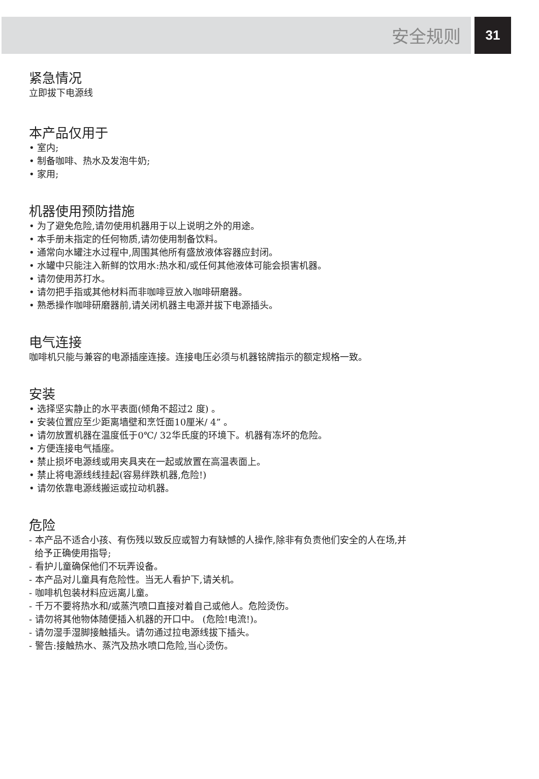安全规则
31
紧急情况
立即拔下电源线
本产品仅用于
• 室内;
• 制备咖啡、热水及发泡牛奶;
• 家用;
机器使用预防措施
• 为了避免危险,请勿使用机器用于以上说明之外的用途。
• 本手册未指定的任何物质,请勿使用制备饮料。
• 通常向水罐注水过程中,周围其他所有盛放液体容器应封闭。
• 水罐中只能注入新鲜的饮用水:热水和/或任何其他液体可能会损害机器。
• 请勿使用苏打水。
• 请勿把手指或其他材料而非咖啡豆放入咖啡研磨器。
• 熟悉操作咖啡研磨器前,请关闭机器主电源并拔下电源插头。
电气连接
咖啡机只能与兼容的电源插座连接。连接电压必须与机器铭牌指示的额定规格一致。
安装
• 选择坚实静止的水平表面(倾角不超过2 度) 。
• 安装位置应至少距离墙壁和烹饪面10厘米/ 4” 。
• 请勿放置机器在温度低于0℃/ 32华氏度的环境下。机器有冻坏的危险。
• 方便连接电气插座。
• 禁止损坏电源线或用夹具夹在一起或放置在高温表面上。
• 禁止将电源线线挂起(容易绊跌机器,危险!)
• 请勿依靠电源线搬运或拉动机器。
危险
- 本产品不适合小孩、有伤残以致反应或智力有缺憾的人操作,除非有负责他们安全的人在场,并
给予正确使用指导;
- 看护儿童确保他们不玩弄设备。
- 本产品对儿童具有危险性。当无人看护下,请关机。
- 咖啡机包装材料应远离儿童。
- 千万不要将热水和/或蒸汽喷口直接对着自己或他人。危险烫伤。
- 请勿将其他物体随便插入机器的开口中。 (危险!电流!)。
- 请勿湿手湿脚接触插头。请勿通过拉电源线拔下插头。
- 警告:接触热水、蒸汽及热水喷口危险,当心烫伤。